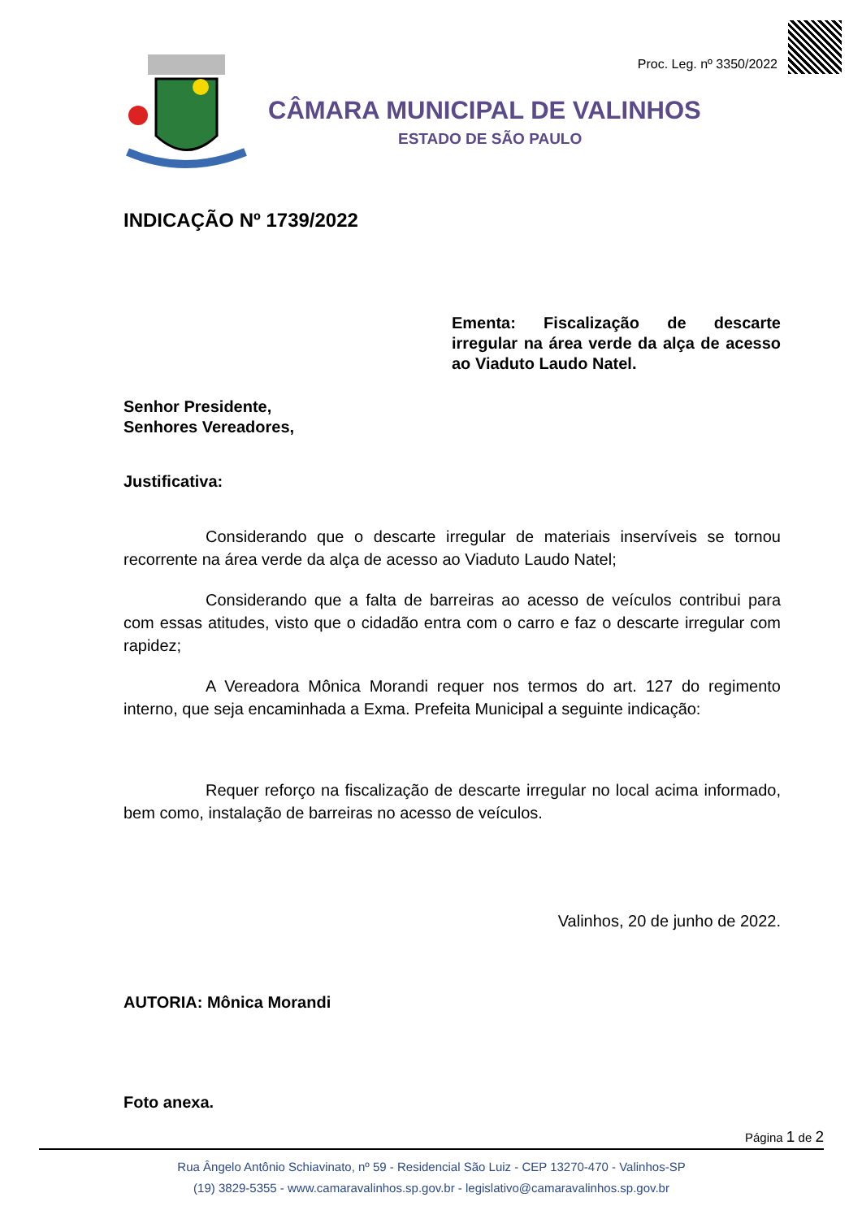Proc. Leg. nº 3350/2022
CÂMARA MUNICIPAL DE VALINHOS
ESTADO DE SÃO PAULO
INDICAÇÃO Nº 1739/2022
Ementa: Fiscalização de descarte irregular na área verde da alça de acesso ao Viaduto Laudo Natel.
Senhor Presidente,
Senhores Vereadores,
Justificativa:
Considerando que o descarte irregular de materiais inservíveis se tornou recorrente na área verde da alça de acesso ao Viaduto Laudo Natel;
Considerando que a falta de barreiras ao acesso de veículos contribui para com essas atitudes, visto que o cidadão entra com o carro e faz o descarte irregular com rapidez;
A Vereadora Mônica Morandi requer nos termos do art. 127 do regimento interno, que seja encaminhada a Exma. Prefeita Municipal a seguinte indicação:
Requer reforço na fiscalização de descarte irregular no local acima informado, bem como, instalação de barreiras no acesso de veículos.
Valinhos, 20 de junho de 2022.
AUTORIA: Mônica Morandi
Foto anexa.
Página 1 de 2
Rua Ângelo Antônio Schiavinato, nº 59 - Residencial São Luiz - CEP 13270-470 - Valinhos-SP
(19) 3829-5355 - www.camaravalinhos.sp.gov.br - legislativo@camaravalinhos.sp.gov.br